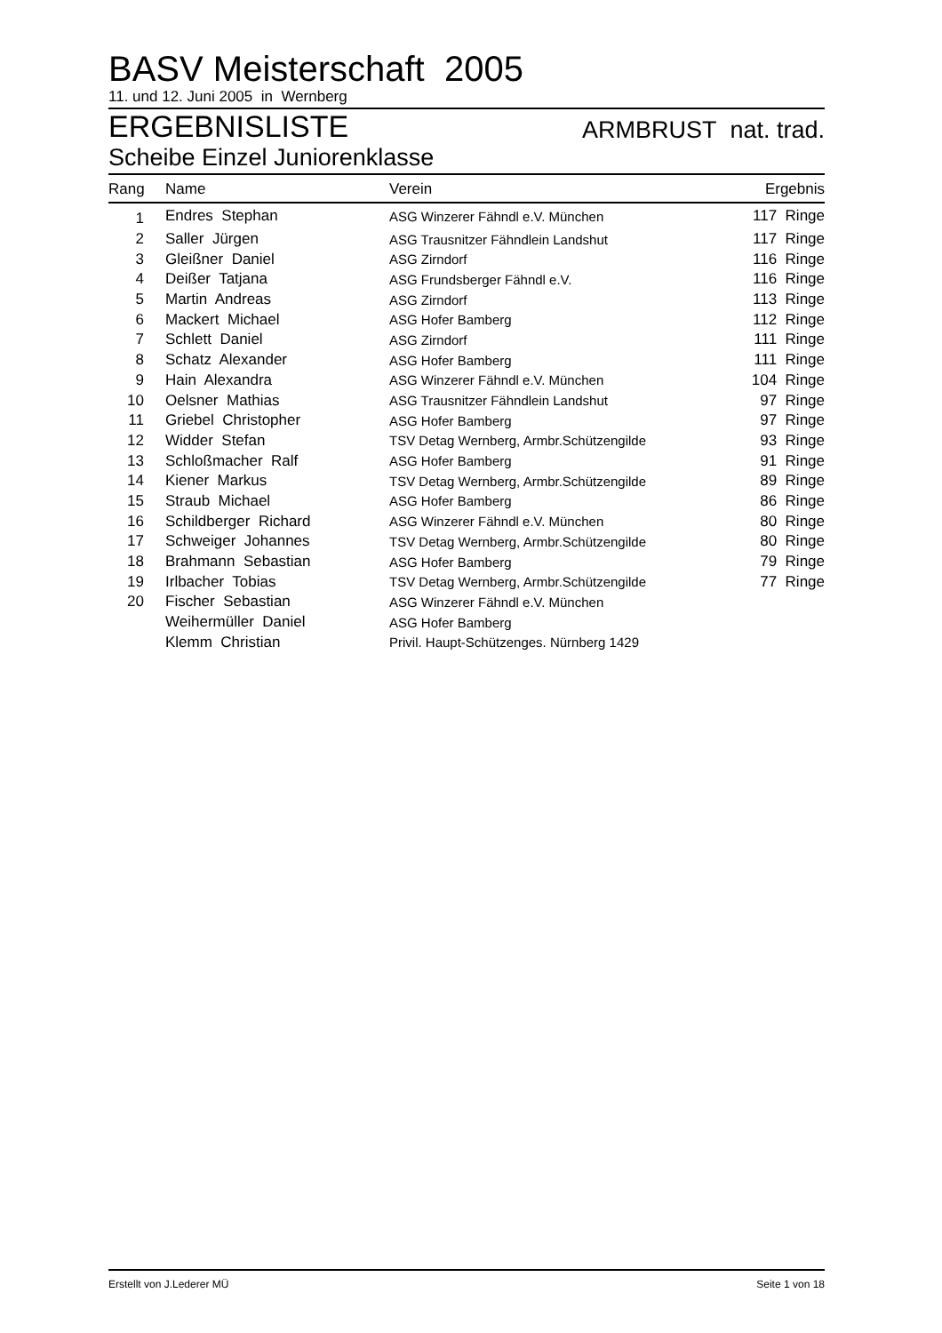BASV Meisterschaft 2005
11. und 12. Juni 2005 in Wernberg
ERGEBNISLISTE ARMBRUST nat. trad.
Scheibe Einzel Juniorenklasse
| Rang | Name | Verein | Ergebnis |
| --- | --- | --- | --- |
| 1 | Endres Stephan | ASG Winzerer Fähndl e.V. München | 117 Ringe |
| 2 | Saller Jürgen | ASG Trausnitzer Fähndlein Landshut | 117 Ringe |
| 3 | Gleißner Daniel | ASG Zirndorf | 116 Ringe |
| 4 | Deißer Tatjana | ASG Frundsberger Fähndl e.V. | 116 Ringe |
| 5 | Martin Andreas | ASG Zirndorf | 113 Ringe |
| 6 | Mackert Michael | ASG Hofer Bamberg | 112 Ringe |
| 7 | Schlett Daniel | ASG Zirndorf | 111 Ringe |
| 8 | Schatz Alexander | ASG Hofer Bamberg | 111 Ringe |
| 9 | Hain Alexandra | ASG Winzerer Fähndl e.V. München | 104 Ringe |
| 10 | Oelsner Mathias | ASG Trausnitzer Fähndlein Landshut | 97 Ringe |
| 11 | Griebel Christopher | ASG Hofer Bamberg | 97 Ringe |
| 12 | Widder Stefan | TSV Detag Wernberg, Armbr.Schützengilde | 93 Ringe |
| 13 | Schloßmacher Ralf | ASG Hofer Bamberg | 91 Ringe |
| 14 | Kiener Markus | TSV Detag Wernberg, Armbr.Schützengilde | 89 Ringe |
| 15 | Straub Michael | ASG Hofer Bamberg | 86 Ringe |
| 16 | Schildberger Richard | ASG Winzerer Fähndl e.V. München | 80 Ringe |
| 17 | Schweiger Johannes | TSV Detag Wernberg, Armbr.Schützengilde | 80 Ringe |
| 18 | Brahmann Sebastian | ASG Hofer Bamberg | 79 Ringe |
| 19 | Irlbacher Tobias | TSV Detag Wernberg, Armbr.Schützengilde | 77 Ringe |
| 20 | Fischer Sebastian | ASG Winzerer Fähndl e.V. München | |
| | Weihermüller Daniel | ASG Hofer Bamberg | |
| | Klemm Christian | Privil. Haupt-Schützenges. Nürnberg 1429 | |
Erstellt von J.Lederer MÜ Seite 1 von 18